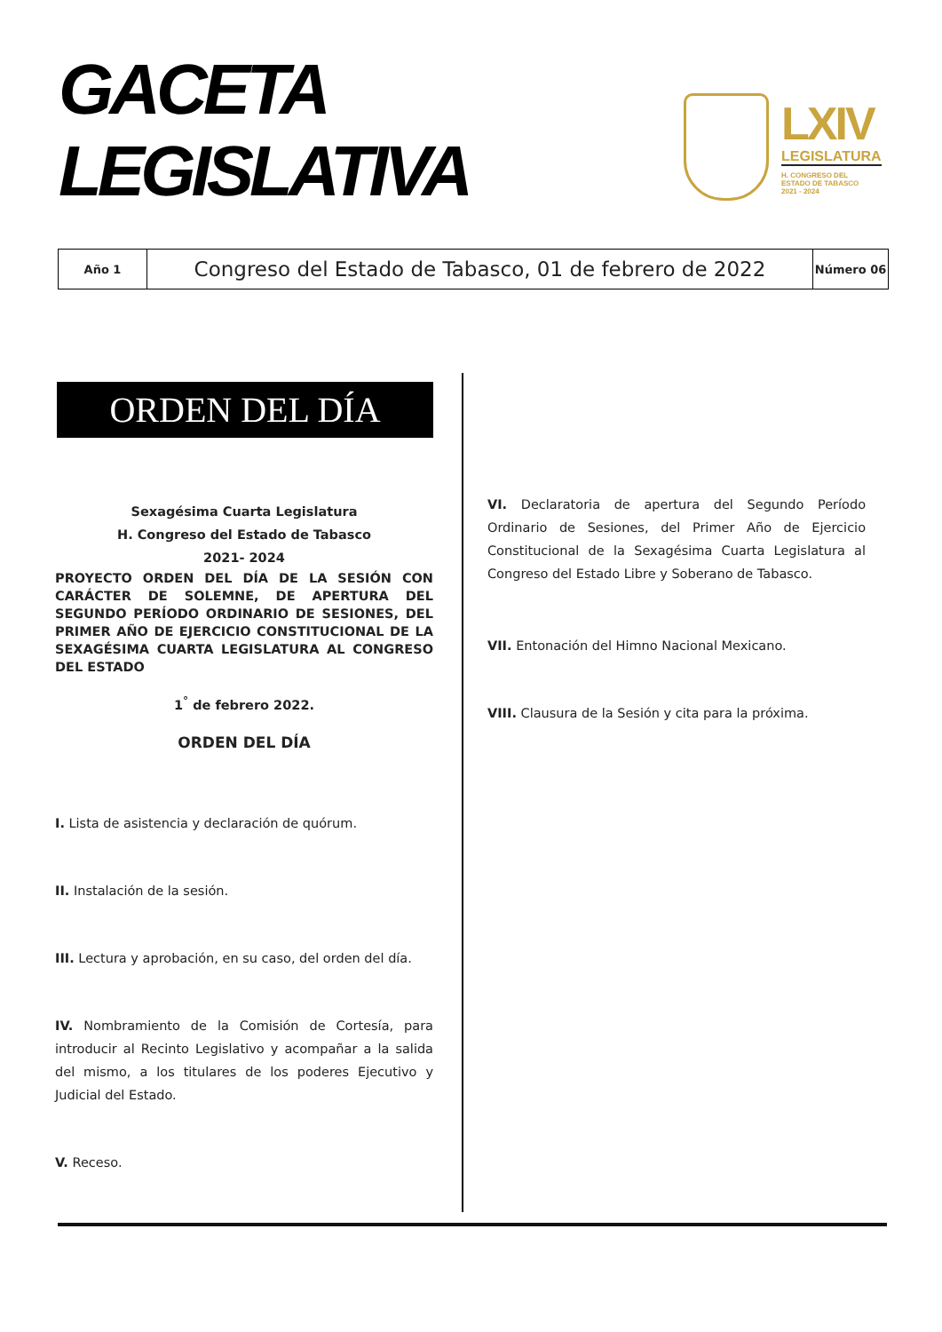GACETA
LEGISLATIVA
LXIV
LEGISLATURA
H. CONGRESO DEL
ESTADO DE TABASCO
2021 - 2024
| Año 1 | Congreso del Estado de Tabasco, 01 de febrero de 2022 | Número 06 |
ORDEN DEL DÍA
Sexagésima Cuarta Legislatura
H. Congreso del Estado de Tabasco
2021- 2024
PROYECTO ORDEN DEL DÍA DE LA SESIÓN CON CARÁCTER DE SOLEMNE, DE APERTURA DEL SEGUNDO PERÍODO ORDINARIO DE SESIONES, DEL PRIMER AÑO DE EJERCICIO CONSTITUCIONAL DE LA SEXAGÉSIMA CUARTA LEGISLATURA AL CONGRESO DEL ESTADO
1<sup>°</sup> de febrero 2022.
ORDEN DEL DÍA
I. Lista de asistencia y declaración de quórum.
II. Instalación de la sesión.
III. Lectura y aprobación, en su caso, del orden del día.
IV. Nombramiento de la Comisión de Cortesía, para introducir al Recinto Legislativo y acompañar a la salida del mismo, a los titulares de los poderes Ejecutivo y Judicial del Estado.
V. Receso.
VI. Declaratoria de apertura del Segundo Período Ordinario de Sesiones, del Primer Año de Ejercicio Constitucional de la Sexagésima Cuarta Legislatura al Congreso del Estado Libre y Soberano de Tabasco.
VII. Entonación del Himno Nacional Mexicano.
VIII. Clausura de la Sesión y cita para la próxima.